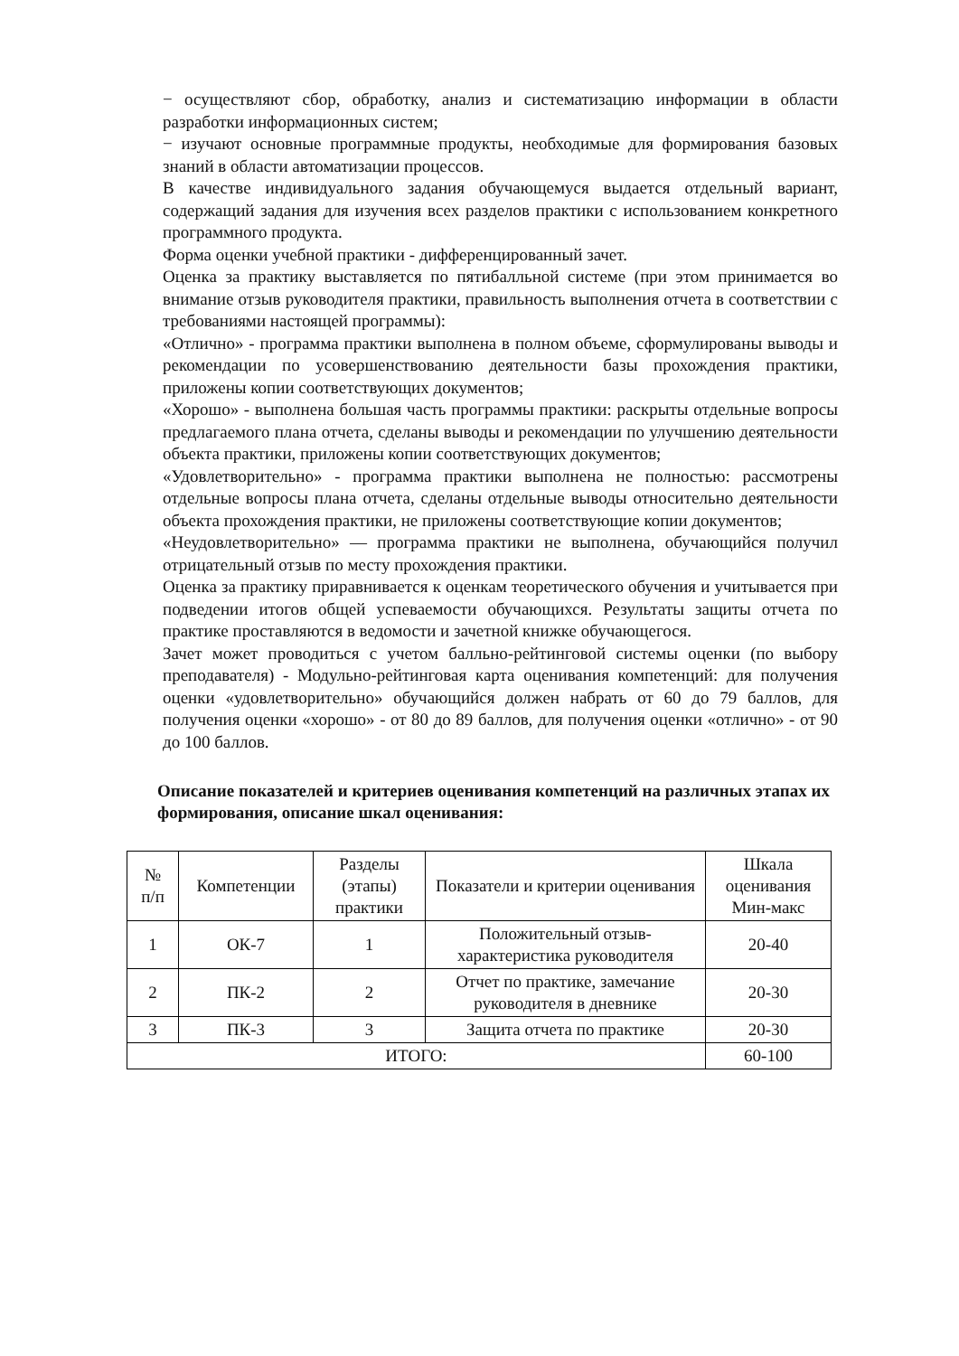− осуществляют сбор, обработку, анализ и систематизацию информации в области разработки информационных систем;
− изучают основные программные продукты, необходимые для формирования базовых знаний в области автоматизации процессов.
В качестве индивидуального задания обучающемуся выдается отдельный вариант, содержащий задания для изучения всех разделов практики с использованием конкретного программного продукта.
Форма оценки учебной практики - дифференцированный зачет.
Оценка за практику выставляется по пятибалльной системе (при этом принимается во внимание отзыв руководителя практики, правильность выполнения отчета в соответствии с требованиями настоящей программы):
«Отлично» - программа практики выполнена в полном объеме, сформулированы выводы и рекомендации по усовершенствованию деятельности базы прохождения практики, приложены копии соответствующих документов;
«Хорошо» - выполнена большая часть программы практики: раскрыты отдельные вопросы предлагаемого плана отчета, сделаны выводы и рекомендации по улучшению деятельности объекта практики, приложены копии соответствующих документов;
«Удовлетворительно» - программа практики выполнена не полностью: рассмотрены отдельные вопросы плана отчета, сделаны отдельные выводы относительно деятельности объекта прохождения практики, не приложены соответствующие копии документов;
«Неудовлетворительно» — программа практики не выполнена, обучающийся получил отрицательный отзыв по месту прохождения практики.
Оценка за практику приравнивается к оценкам теоретического обучения и учитывается при подведении итогов общей успеваемости обучающихся. Результаты защиты отчета по практике проставляются в ведомости и зачетной книжке обучающегося.
Зачет может проводиться с учетом балльно-рейтинговой системы оценки (по выбору преподавателя) - Модульно-рейтинговая карта оценивания компетенций: для получения оценки «удовлетворительно» обучающийся должен набрать от 60 до 79 баллов, для получения оценки «хорошо» - от 80 до 89 баллов, для получения оценки «отлично» - от 90 до 100 баллов.
Описание показателей и критериев оценивания компетенций на различных этапах их формирования, описание шкал оценивания:
| № п/п | Компетенции | Разделы (этапы) практики | Показатели и критерии оценивания | Шкала оценивания Мин-макс |
| 1 | ОК-7 | 1 | Положительный отзыв-характеристика руководителя | 20-40 |
| 2 | ПК-2 | 2 | Отчет по практике, замечание руководителя в дневнике | 20-30 |
| 3 | ПК-3 | 3 | Защита отчета по практике | 20-30 |
| ИТОГО: | | | | 60-100 |